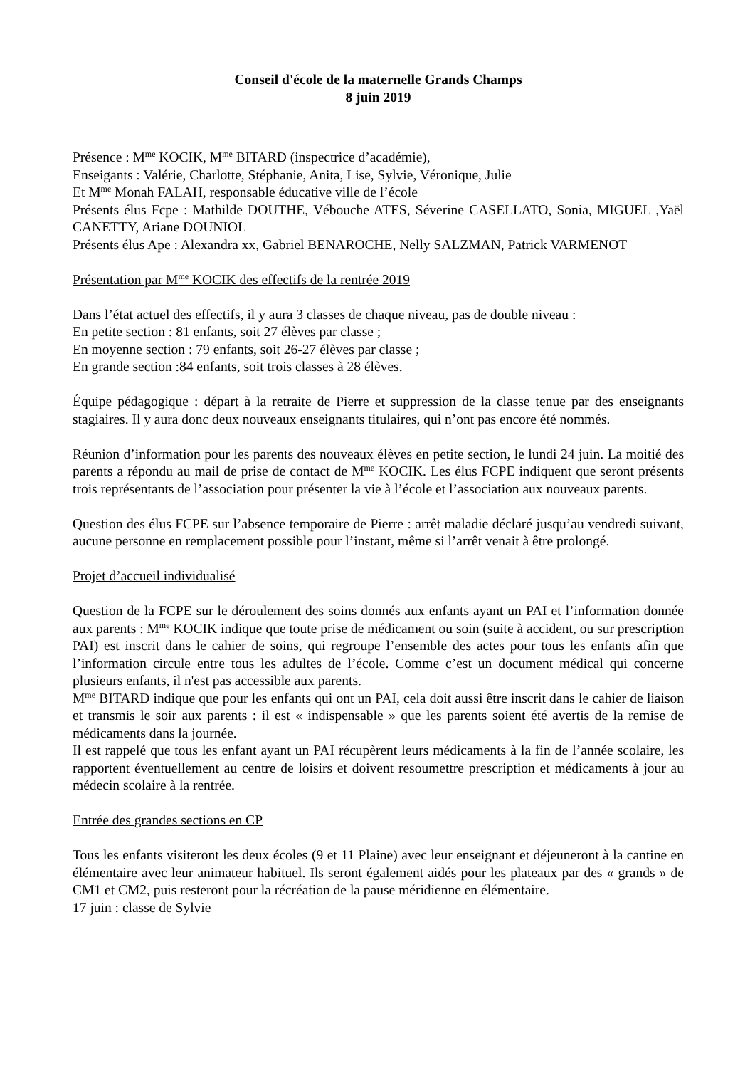Conseil d'école de la maternelle Grands Champs
8 juin 2019
Présence : M<sup>me</sup> KOCIK, M<sup>me</sup> BITARD (inspectrice d’académie),
Enseigants : Valérie, Charlotte, Stéphanie, Anita, Lise, Sylvie, Véronique, Julie
Et M<sup>me</sup> Monah FALAH, responsable éducative ville de l’école
Présents élus Fcpe : Mathilde DOUTHE, Vébouche ATES, Séverine CASELLATO, Sonia, MIGUEL ,Yaël CANETTY, Ariane DOUNIOL
Présents élus Ape : Alexandra xx, Gabriel BENAROCHE, Nelly SALZMAN, Patrick VARMENOT
Présentation par M<sup>me</sup> KOCIK des effectifs de la rentrée 2019
Dans l’état actuel des effectifs, il y aura 3 classes de chaque niveau, pas de double niveau :
En petite section : 81 enfants, soit 27 élèves par classe ;
En moyenne section : 79 enfants, soit 26-27 élèves par classe ;
En grande section :84 enfants, soit trois classes à 28 élèves.
Équipe pédagogique : départ à la retraite de Pierre et suppression de la classe tenue par des enseignants stagiaires. Il y aura donc deux nouveaux enseignants titulaires, qui n’ont pas encore été nommés.
Réunion d’information pour les parents des nouveaux élèves en petite section, le lundi 24 juin. La moitié des parents a répondu au mail de prise de contact de M<sup>me</sup> KOCIK. Les élus FCPE indiquent que seront présents trois représentants de l’association pour présenter la vie à l’école et l’association aux nouveaux parents.
Question des élus FCPE sur l’absence temporaire de Pierre : arrêt maladie déclaré jusqu’au vendredi suivant, aucune personne en remplacement possible pour l’instant, même si l’arrêt venait à être prolongé.
Projet d’accueil individualisé
Question de la FCPE sur le déroulement des soins donnés aux enfants ayant un PAI et l’information donnée aux parents : M<sup>me</sup> KOCIK indique que toute prise de médicament ou soin (suite à accident, ou sur prescription PAI) est inscrit dans le cahier de soins, qui regroupe l’ensemble des actes pour tous les enfants afin que l’information circule entre tous les adultes de l’école. Comme c’est un document médical qui concerne plusieurs enfants, il n'est pas accessible aux parents.
M<sup>me</sup> BITARD indique que pour les enfants qui ont un PAI, cela doit aussi être inscrit dans le cahier de liaison et transmis le soir aux parents : il est « indispensable » que les parents soient été avertis de la remise de médicaments dans la journée.
Il est rappelé que tous les enfant ayant un PAI récupèrent leurs médicaments à la fin de l’année scolaire, les rapportent éventuellement au centre de loisirs et doivent resoumettre prescription et médicaments à jour au médecin scolaire à la rentrée.
Entrée des grandes sections en CP
Tous les enfants visiteront les deux écoles (9 et 11 Plaine) avec leur enseignant et déjeuneront à la cantine en élémentaire avec leur animateur habituel. Ils seront également aidés pour les plateaux par des « grands » de CM1 et CM2, puis resteront pour la récréation de la pause méridienne en élémentaire.
17 juin : classe de Sylvie